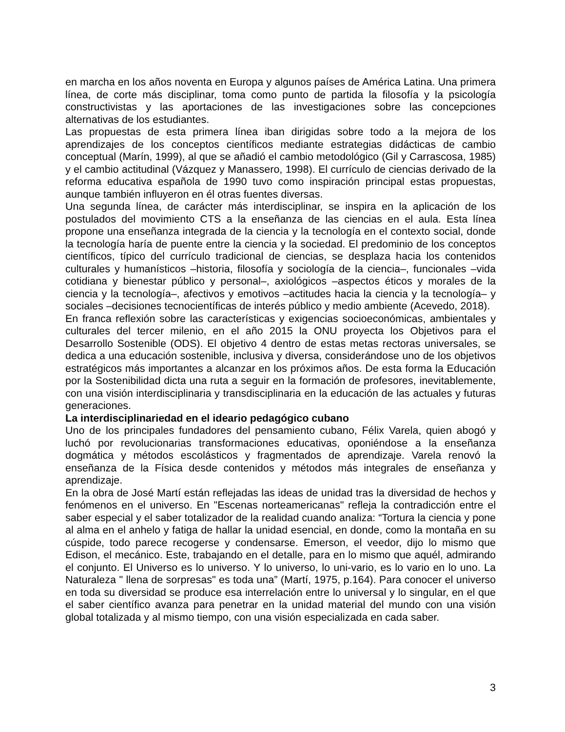en marcha en los años noventa en Europa y algunos países de América Latina. Una primera línea, de corte más disciplinar, toma como punto de partida la filosofía y la psicología constructivistas y las aportaciones de las investigaciones sobre las concepciones alternativas de los estudiantes.
Las propuestas de esta primera línea iban dirigidas sobre todo a la mejora de los aprendizajes de los conceptos científicos mediante estrategias didácticas de cambio conceptual (Marín, 1999), al que se añadió el cambio metodológico (Gil y Carrascosa, 1985) y el cambio actitudinal (Vázquez y Manassero, 1998). El currículo de ciencias derivado de la reforma educativa española de 1990 tuvo como inspiración principal estas propuestas, aunque también influyeron en él otras fuentes diversas.
Una segunda línea, de carácter más interdisciplinar, se inspira en la aplicación de los postulados del movimiento CTS a la enseñanza de las ciencias en el aula. Esta línea propone una enseñanza integrada de la ciencia y la tecnología en el contexto social, donde la tecnología haría de puente entre la ciencia y la sociedad. El predominio de los conceptos científicos, típico del currículo tradicional de ciencias, se desplaza hacia los contenidos culturales y humanísticos –historia, filosofía y sociología de la ciencia–, funcionales –vida cotidiana y bienestar público y personal–, axiológicos –aspectos éticos y morales de la ciencia y la tecnología–, afectivos y emotivos –actitudes hacia la ciencia y la tecnología– y sociales –decisiones tecnocientíficas de interés público y medio ambiente (Acevedo, 2018).
En franca reflexión sobre las características y exigencias socioeconómicas, ambientales y culturales del tercer milenio, en el año 2015 la ONU proyecta los Objetivos para el Desarrollo Sostenible (ODS). El objetivo 4 dentro de estas metas rectoras universales, se dedica a una educación sostenible, inclusiva y diversa, considerándose uno de los objetivos estratégicos más importantes a alcanzar en los próximos años. De esta forma la Educación por la Sostenibilidad dicta una ruta a seguir en la formación de profesores, inevitablemente, con una visión interdisciplinaria y transdisciplinaria en la educación de las actuales y futuras generaciones.
La interdisciplinariedad en el ideario pedagógico cubano
Uno de los principales fundadores del pensamiento cubano, Félix Varela, quien abogó y luchó por revolucionarias transformaciones educativas, oponiéndose a la enseñanza dogmática y métodos escolásticos y fragmentados de aprendizaje. Varela renovó la enseñanza de la Física desde contenidos y métodos más integrales de enseñanza y aprendizaje.
En la obra de José Martí están reflejadas las ideas de unidad tras la diversidad de hechos y fenómenos en el universo. En "Escenas norteamericanas" refleja la contradicción entre el saber especial y el saber totalizador de la realidad cuando analiza: “Tortura la ciencia y pone al alma en el anhelo y fatiga de hallar la unidad esencial, en donde, como la montaña en su cúspide, todo parece recogerse y condensarse. Emerson, el veedor, dijo lo mismo que Edison, el mecánico. Este, trabajando en el detalle, para en lo mismo que aquél, admirando el conjunto. El Universo es lo universo. Y lo universo, lo uni-vario, es lo vario en lo uno. La Naturaleza " llena de sorpresas" es toda una” (Martí, 1975, p.164). Para conocer el universo en toda su diversidad se produce esa interrelación entre lo universal y lo singular, en el que el saber científico avanza para penetrar en la unidad material del mundo con una visión global totalizada y al mismo tiempo, con una visión especializada en cada saber.
3